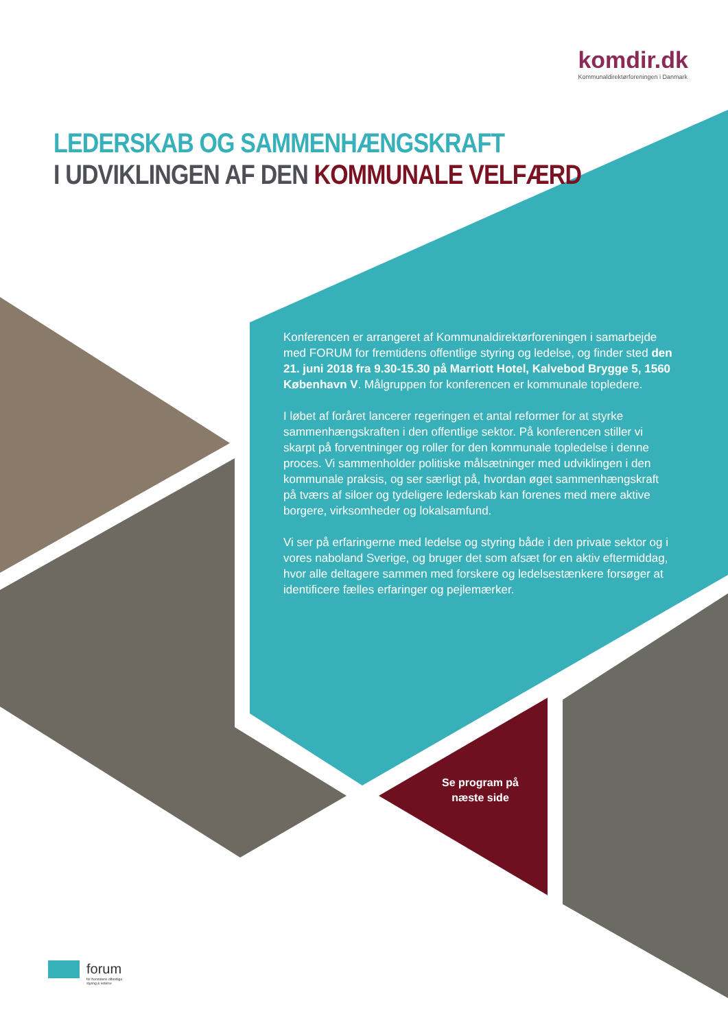komdir.dk
Kommunaldirektørforeningen i Danmark
LEDERSKAB OG SAMMENHÆNGSKRAFT
I UDVIKLINGEN AF DEN KOMMUNALE VELFÆRD
Konferencen er arrangeret af Kommunaldirektørforeningen i samarbejde med FORUM for fremtidens offentlige styring og ledelse, og finder sted den 21. juni 2018 fra 9.30-15.30 på Marriott Hotel, Kalvebod Brygge 5, 1560 København V. Målgruppen for konferencen er kommunale topledere.
I løbet af foråret lancerer regeringen et antal reformer for at styrke sammenhængskraften i den offentlige sektor. På konferencen stiller vi skarpt på forventninger og roller for den kommunale topledelse i denne proces. Vi sammenholder politiske målsætninger med udviklingen i den kommunale praksis, og ser særligt på, hvordan øget sammenhængskraft på tværs af siloer og tydeligere lederskab kan forenes med mere aktive borgere, virksomheder og lokalsamfund.
Vi ser på erfaringerne med ledelse og styring både i den private sektor og i vores naboland Sverige, og bruger det som afsæt for en aktiv eftermiddag, hvor alle deltagere sammen med forskere og ledelsestænkere forsøger at identificere fælles erfaringer og pejlemærker.
Se program på
næste side
forum
for fremtidens offentlige
styring & ledelse